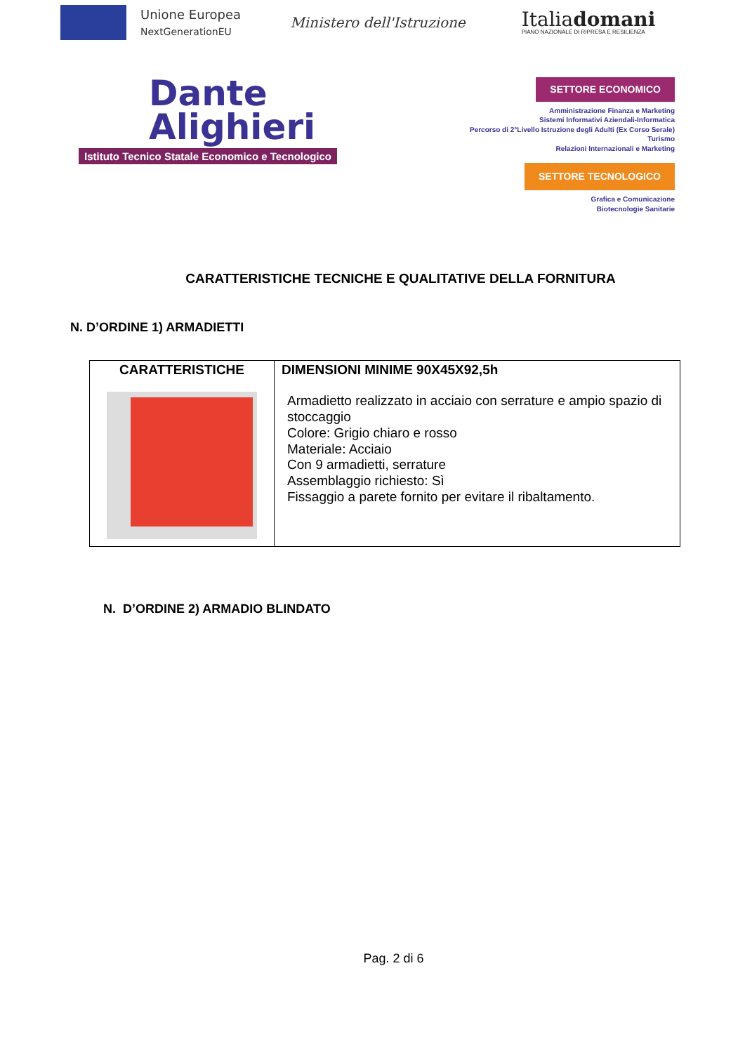Unione Europea
NextGenerationEU
Ministero dell'Istruzione
Italiadomani
PIANO NAZIONALE DI RIPRESA E RESILIENZA
Dante
Alighieri
Istituto Tecnico Statale Economico e Tecnologico
SETTORE ECONOMICO
Amministrazione Finanza e Marketing
Sistemi Informativi Aziendali-Informatica
Percorso di 2°Livello Istruzione degli Adulti (Ex Corso Serale)
Turismo
Relazioni Internazionali e Marketing
SETTORE TECNOLOGICO
Grafica e Comunicazione
Biotecnologie Sanitarie
CARATTERISTICHE TECNICHE E QUALITATIVE DELLA FORNITURA
N. D’ORDINE 1) ARMADIETTI
| CARATTERISTICHE | DIMENSIONI MINIME 90X45X92,5h Armadietto realizzato in acciaio con serrature e ampio spazio di stoccaggio Colore: Grigio chiaro e rosso Materiale: Acciaio Con 9 armadietti, serrature Assemblaggio richiesto: Sì Fissaggio a parete fornito per evitare il ribaltamento. |
N. D’ORDINE 2) ARMADIO BLINDATO
Pag. 2 di 6